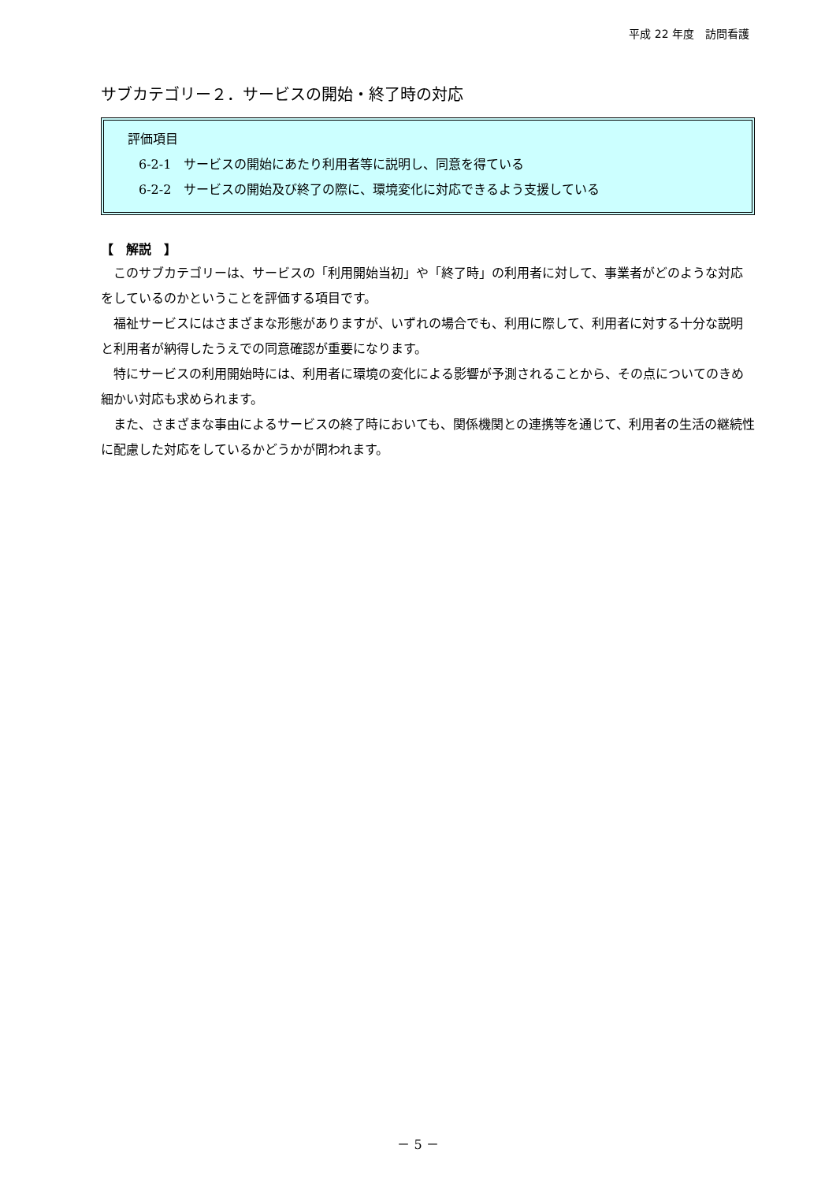平成 22 年度　訪問看護
サブカテゴリー２．サービスの開始・終了時の対応
評価項目
6-2-1　サービスの開始にあたり利用者等に説明し、同意を得ている
6-2-2　サービスの開始及び終了の際に、環境変化に対応できるよう支援している
【　解説　】
このサブカテゴリーは、サービスの「利用開始当初」や「終了時」の利用者に対して、事業者がどのような対応をしているのかということを評価する項目です。
福祉サービスにはさまざまな形態がありますが、いずれの場合でも、利用に際して、利用者に対する十分な説明と利用者が納得したうえでの同意確認が重要になります。
特にサービスの利用開始時には、利用者に環境の変化による影響が予測されることから、その点についてのきめ細かい対応も求められます。
また、さまざまな事由によるサービスの終了時においても、関係機関との連携等を通じて、利用者の生活の継続性に配慮した対応をしているかどうかが問われます。
－ 5 －